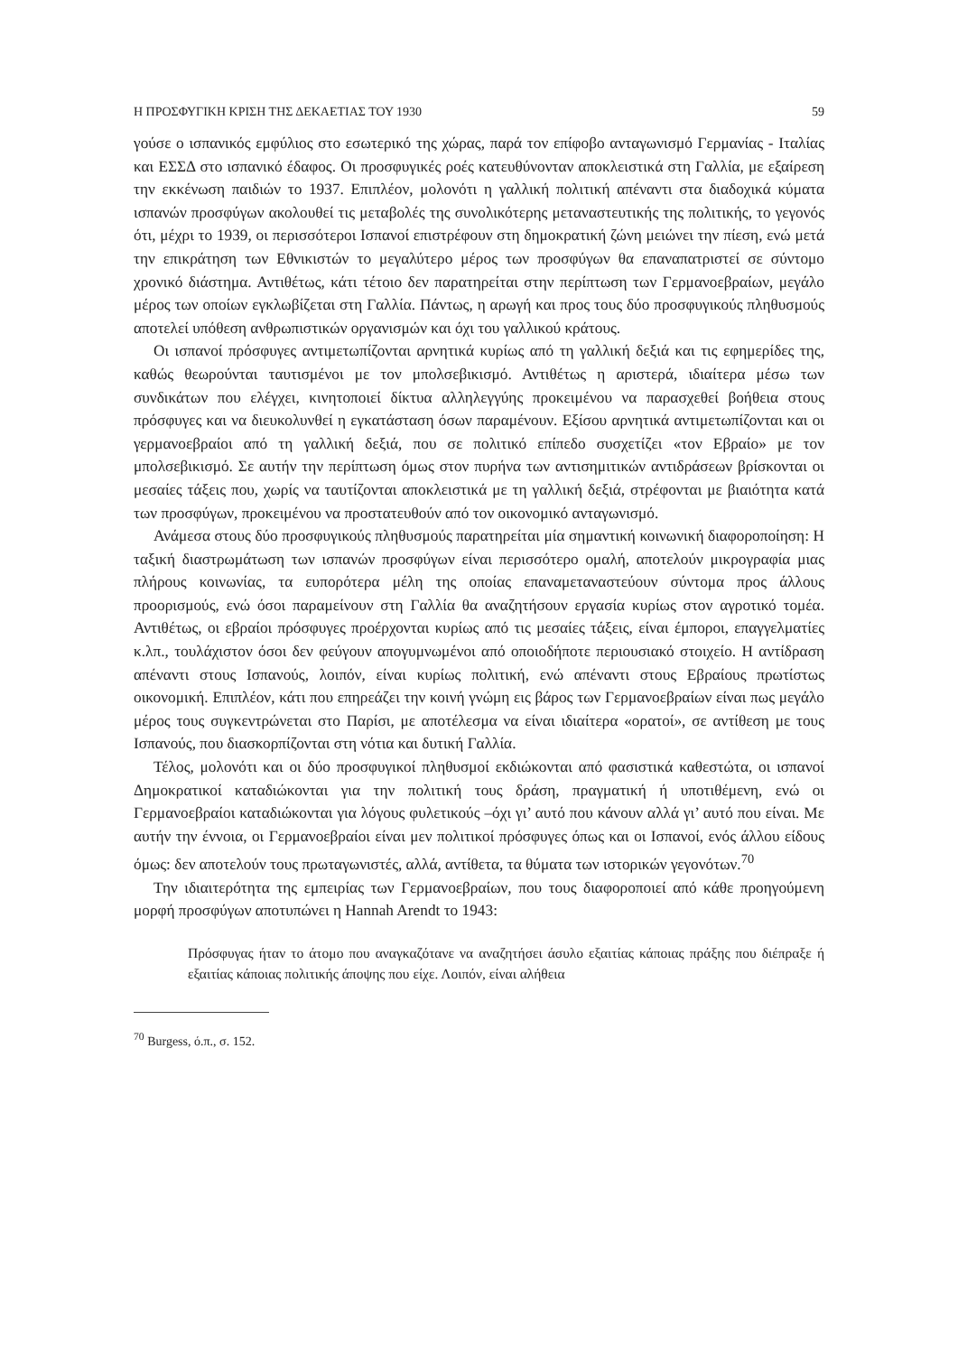Η ΠΡΟΣΦΥΓΙΚΗ ΚΡΙΣΗ ΤΗΣ ΔΕΚΑΕΤΙΑΣ ΤΟΥ 1930 59
γούσε ο ισπανικός εμφύλιος στο εσωτερικό της χώρας, παρά τον επίφοβο ανταγωνισμό Γερμανίας - Ιταλίας και ΕΣΣΔ στο ισπανικό έδαφος. Οι προσφυγικές ροές κατευθύνονταν αποκλειστικά στη Γαλλία, με εξαίρεση την εκκένωση παιδιών το 1937. Επιπλέον, μολονότι η γαλλική πολιτική απέναντι στα διαδοχικά κύματα ισπανών προσφύγων ακολουθεί τις μεταβολές της συνολικότερης μεταναστευτικής της πολιτικής, το γεγονός ότι, μέχρι το 1939, οι περισσότεροι Ισπανοί επιστρέφουν στη δημοκρατική ζώνη μειώνει την πίεση, ενώ μετά την επικράτηση των Εθνικιστών το μεγαλύτερο μέρος των προσφύγων θα επαναπατριστεί σε σύντομο χρονικό διάστημα. Αντιθέτως, κάτι τέτοιο δεν παρατηρείται στην περίπτωση των Γερμανοεβραίων, μεγάλο μέρος των οποίων εγκλωβίζεται στη Γαλλία. Πάντως, η αρωγή και προς τους δύο προσφυγικούς πληθυσμούς αποτελεί υπόθεση ανθρωπιστικών οργανισμών και όχι του γαλλικού κράτους.
Οι ισπανοί πρόσφυγες αντιμετωπίζονται αρνητικά κυρίως από τη γαλλική δεξιά και τις εφημερίδες της, καθώς θεωρούνται ταυτισμένοι με τον μπολσεβικισμό. Αντιθέτως η αριστερά, ιδιαίτερα μέσω των συνδικάτων που ελέγχει, κινητοποιεί δίκτυα αλληλεγγύης προκειμένου να παρασχεθεί βοήθεια στους πρόσφυγες και να διευκολυνθεί η εγκατάσταση όσων παραμένουν. Εξίσου αρνητικά αντιμετωπίζονται και οι γερμανοεβραίοι από τη γαλλική δεξιά, που σε πολιτικό επίπεδο συσχετίζει «τον Εβραίο» με τον μπολσεβικισμό. Σε αυτήν την περίπτωση όμως στον πυρήνα των αντισημιτικών αντιδράσεων βρίσκονται οι μεσαίες τάξεις που, χωρίς να ταυτίζονται αποκλειστικά με τη γαλλική δεξιά, στρέφονται με βιαιότητα κατά των προσφύγων, προκειμένου να προστατευθούν από τον οικονομικό ανταγωνισμό.
Ανάμεσα στους δύο προσφυγικούς πληθυσμούς παρατηρείται μία σημαντική κοινωνική διαφοροποίηση: Η ταξική διαστρωμάτωση των ισπανών προσφύγων είναι περισσότερο ομαλή, αποτελούν μικρογραφία μιας πλήρους κοινωνίας, τα ευπορότερα μέλη της οποίας επαναμεταναστεύουν σύντομα προς άλλους προορισμούς, ενώ όσοι παραμείνουν στη Γαλλία θα αναζητήσουν εργασία κυρίως στον αγροτικό τομέα. Αντιθέτως, οι εβραίοι πρόσφυγες προέρχονται κυρίως από τις μεσαίες τάξεις, είναι έμποροι, επαγγελματίες κ.λπ., τουλάχιστον όσοι δεν φεύγουν απογυμνωμένοι από οποιοδήποτε περιουσιακό στοιχείο. Η αντίδραση απέναντι στους Ισπανούς, λοιπόν, είναι κυρίως πολιτική, ενώ απέναντι στους Εβραίους πρωτίστως οικονομική. Επιπλέον, κάτι που επηρεάζει την κοινή γνώμη εις βάρος των Γερμανοεβραίων είναι πως μεγάλο μέρος τους συγκεντρώνεται στο Παρίσι, με αποτέλεσμα να είναι ιδιαίτερα «ορατοί», σε αντίθεση με τους Ισπανούς, που διασκορπίζονται στη νότια και δυτική Γαλλία.
Τέλος, μολονότι και οι δύο προσφυγικοί πληθυσμοί εκδιώκονται από φασιστικά καθεστώτα, οι ισπανοί Δημοκρατικοί καταδιώκονται για την πολιτική τους δράση, πραγματική ή υποτιθέμενη, ενώ οι Γερμανοεβραίοι καταδιώκονται για λόγους φυλετικούς –όχι γι’ αυτό που κάνουν αλλά γι’ αυτό που είναι. Με αυτήν την έννοια, οι Γερμανοεβραίοι είναι μεν πολιτικοί πρόσφυγες όπως και οι Ισπανοί, ενός άλλου είδους όμως: δεν αποτελούν τους πρωταγωνιστές, αλλά, αντίθετα, τα θύματα των ιστορικών γεγονότων.<sup>70</sup>
Την ιδιαιτερότητα της εμπειρίας των Γερμανοεβραίων, που τους διαφοροποιεί από κάθε προηγούμενη μορφή προσφύγων αποτυπώνει η Hannah Arendt το 1943:
Πρόσφυγας ήταν το άτομο που αναγκαζότανε να αναζητήσει άσυλο εξαιτίας κάποιας πράξης που διέπραξε ή εξαιτίας κάποιας πολιτικής άποψης που είχε. Λοιπόν, είναι αλήθεια
<sup>70</sup> Burgess, ό.π., σ. 152.